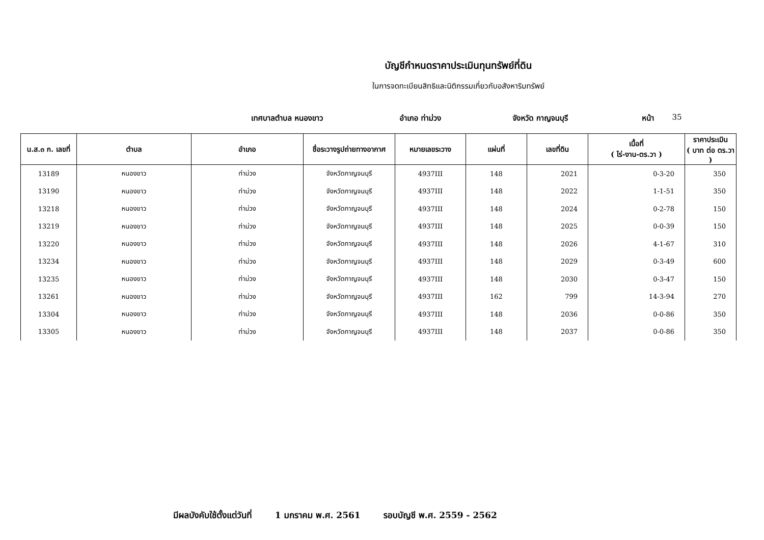บัญชีกำหนดราคาประเมินทุนทรัพย์ที่ดิน
ในการจดทะเบียนสิทธิและนิติกรรมเกี่ยวกับอสังหาริมทรัพย์
เทศบาลตำบล หนองขาว อำเภอ ท่าม่วง จังหวัด กาญจนบุรี หน้า 35
| น.ส.๓ ก. เลขที่ | ตำบล | อำเภอ | ชื่อระวางรูปถ่ายทางอากาศ | หมายเลขระวาง | แผ่นที่ | เลขที่ดิน | เนื้อที่ ( ไร่-งาน-ตร.วา ) | ราคาประเมิน ( บาท ต่อ ตร.วา ) |
| --- | --- | --- | --- | --- | --- | --- | --- | --- |
| 13189 | หนองขาว | ท่าม่วง | จังหวัดกาญจนบุรี | 4937III | 148 | 2021 | 0-3-20 | 350 |
| 13190 | หนองขาว | ท่าม่วง | จังหวัดกาญจนบุรี | 4937III | 148 | 2022 | 1-1-51 | 350 |
| 13218 | หนองขาว | ท่าม่วง | จังหวัดกาญจนบุรี | 4937III | 148 | 2024 | 0-2-78 | 150 |
| 13219 | หนองขาว | ท่าม่วง | จังหวัดกาญจนบุรี | 4937III | 148 | 2025 | 0-0-39 | 150 |
| 13220 | หนองขาว | ท่าม่วง | จังหวัดกาญจนบุรี | 4937III | 148 | 2026 | 4-1-67 | 310 |
| 13234 | หนองขาว | ท่าม่วง | จังหวัดกาญจนบุรี | 4937III | 148 | 2029 | 0-3-49 | 600 |
| 13235 | หนองขาว | ท่าม่วง | จังหวัดกาญจนบุรี | 4937III | 148 | 2030 | 0-3-47 | 150 |
| 13261 | หนองขาว | ท่าม่วง | จังหวัดกาญจนบุรี | 4937III | 162 | 799 | 14-3-94 | 270 |
| 13304 | หนองขาว | ท่าม่วง | จังหวัดกาญจนบุรี | 4937III | 148 | 2036 | 0-0-86 | 350 |
| 13305 | หนองขาว | ท่าม่วง | จังหวัดกาญจนบุรี | 4937III | 148 | 2037 | 0-0-86 | 350 |
มีผลบังคับใช้ตั้งแต่วันที่ 1 มกราคม พ.ศ. 2561 รอบบัญชี พ.ศ. 2559 - 2562